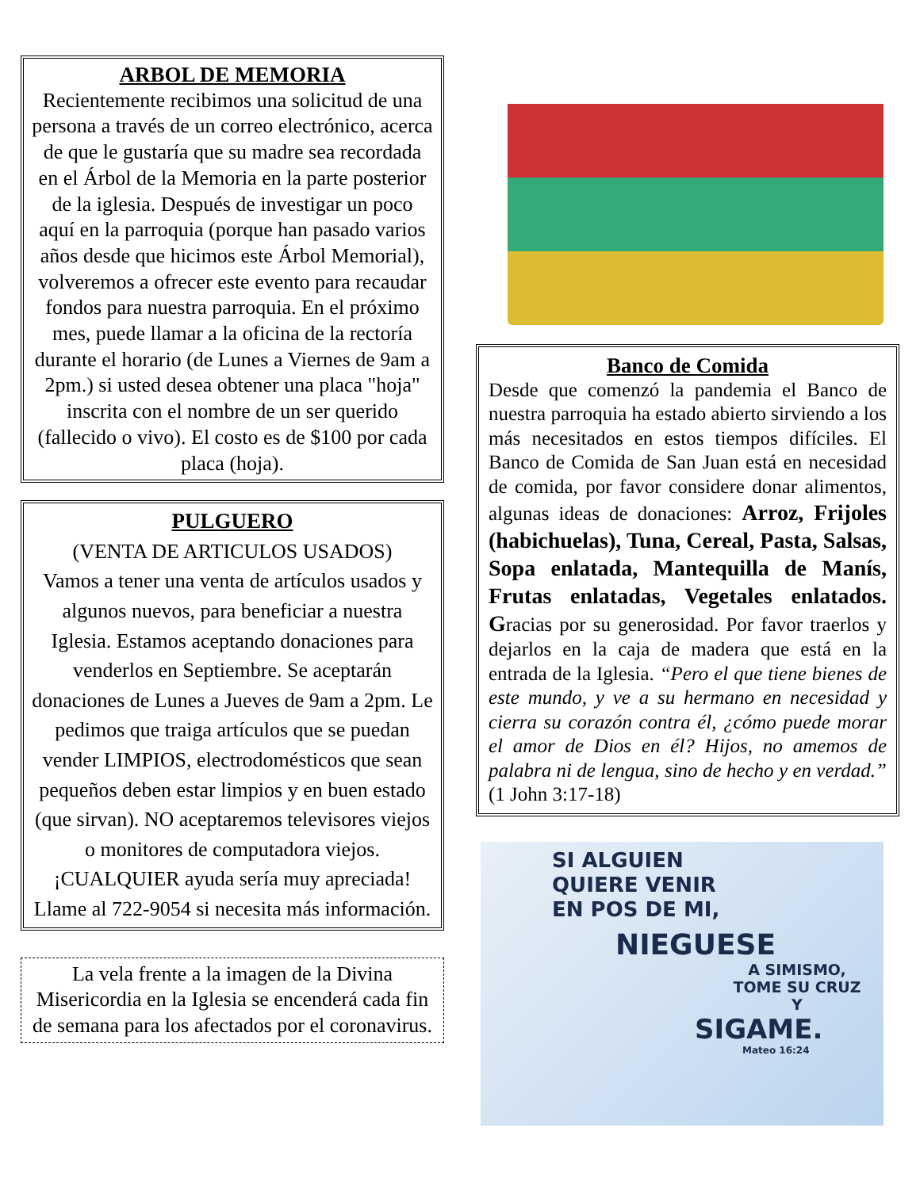ARBOL DE MEMORIA
Recientemente recibimos una solicitud de una persona a través de un correo electrónico, acerca de que le gustaría que su madre sea recordada en el Árbol de la Memoria en la parte posterior de la iglesia. Después de investigar un poco aquí en la parroquia (porque han pasado varios años desde que hicimos este Árbol Memorial), volveremos a ofrecer este evento para recaudar fondos para nuestra parroquia. En el próximo mes, puede llamar a la oficina de la rectoría durante el horario (de Lunes a Viernes de 9am a 2pm.) si usted desea obtener una placa "hoja" inscrita con el nombre de un ser querido (fallecido o vivo). El costo es de $100 por cada placa (hoja).
PULGUERO
(VENTA DE ARTICULOS USADOS)
Vamos a tener una venta de artículos usados y algunos nuevos, para beneficiar a nuestra Iglesia. Estamos aceptando donaciones para venderlos en Septiembre. Se aceptarán donaciones de Lunes a Jueves de 9am a 2pm. Le pedimos que traiga artículos que se puedan vender LIMPIOS, electrodomésticos que sean pequeños deben estar limpios y en buen estado (que sirvan). NO aceptaremos televisores viejos o monitores de computadora viejos. ¡CUALQUIER ayuda sería muy apreciada! Llame al 722-9054 si necesita más información.
La vela frente a la imagen de la Divina Misericordia en la Iglesia se encenderá cada fin de semana para los afectados por el coronavirus.
Banco de Comida
Desde que comenzó la pandemia el Banco de nuestra parroquia ha estado abierto sirviendo a los más necesitados en estos tiempos difíciles. El Banco de Comida de San Juan está en necesidad de comida, por favor considere donar alimentos, algunas ideas de donaciones: Arroz, Frijoles (habichuelas), Tuna, Cereal, Pasta, Salsas, Sopa enlatada, Mantequilla de Manís, Frutas enlatadas, Vegetales enlatados. Gracias por su generosidad. Por favor traerlos y dejarlos en la caja de madera que está en la entrada de la Iglesia. “Pero el que tiene bienes de este mundo, y ve a su hermano en necesidad y cierra su corazón contra él, ¿cómo puede morar el amor de Dios en él? Hijos, no amemos de palabra ni de lengua, sino de hecho y en verdad.” (1 John 3:17-18)
SI ALGUIEN
QUIERE VENIR
EN POS DE MI,
NIEGUESE
A SIMISMO,
TOME SU CRUZ
Y
SIGAME.
Mateo 16:24